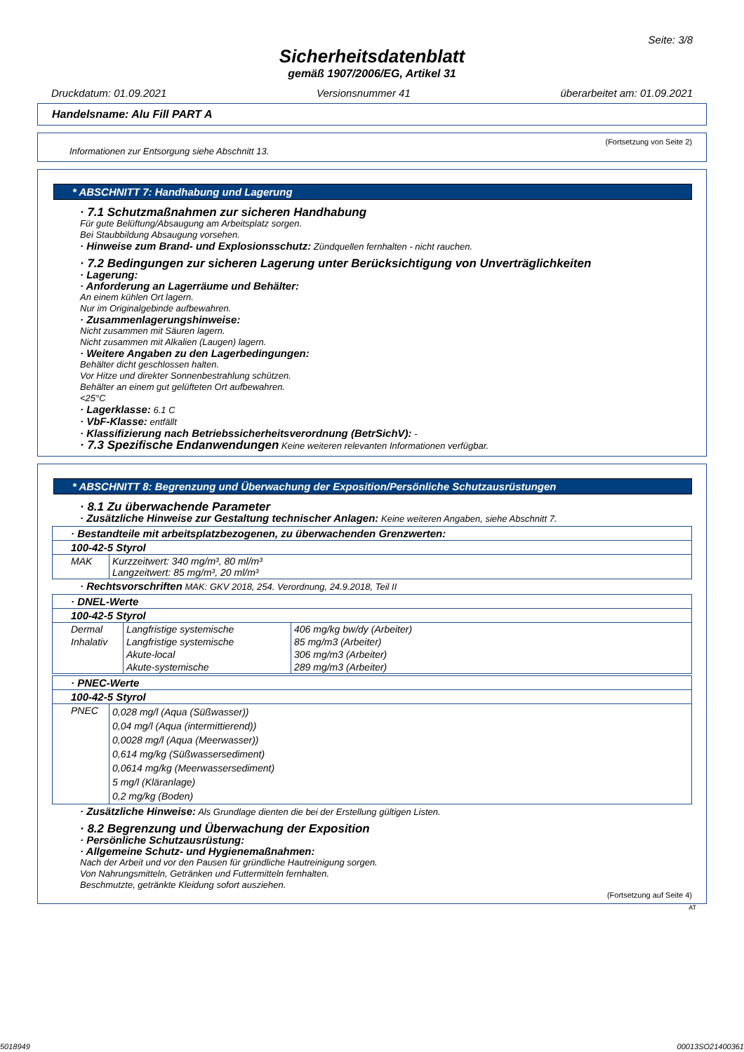Seite: 3/8
Sicherheitsdatenblatt
gemäß 1907/2006/EG, Artikel 31
Druckdatum: 01.09.2021 Versionsnummer 41 überarbeitet am: 01.09.2021
Handelsname: Alu Fill PART A
(Fortsetzung von Seite 2)
Informationen zur Entsorgung siehe Abschnitt 13.
* ABSCHNITT 7: Handhabung und Lagerung
· 7.1 Schutzmaßnahmen zur sicheren Handhabung
Für gute Belüftung/Absaugung am Arbeitsplatz sorgen.
Bei Staubbildung Absaugung vorsehen.
· Hinweise zum Brand- und Explosionsschutz: Zündquellen fernhalten - nicht rauchen.
· 7.2 Bedingungen zur sicheren Lagerung unter Berücksichtigung von Unverträglichkeiten
· Lagerung:
· Anforderung an Lagerräume und Behälter:
An einem kühlen Ort lagern.
Nur im Originalgebinde aufbewahren.
· Zusammenlagerungshinweise:
Nicht zusammen mit Säuren lagern.
Nicht zusammen mit Alkalien (Laugen) lagern.
· Weitere Angaben zu den Lagerbedingungen:
Behälter dicht geschlossen halten.
Vor Hitze und direkter Sonnenbestrahlung schützen.
Behälter an einem gut gelüfteten Ort aufbewahren.
<25°C
· Lagerklasse: 6.1 C
· VbF-Klasse: entfällt
· Klassifizierung nach Betriebssicherheitsverordnung (BetrSichV): -
· 7.3 Spezifische Endanwendungen Keine weiteren relevanten Informationen verfügbar.
* ABSCHNITT 8: Begrenzung und Überwachung der Exposition/Persönliche Schutzausrüstungen
· 8.1 Zu überwachende Parameter
· Zusätzliche Hinweise zur Gestaltung technischer Anlagen: Keine weiteren Angaben, siehe Abschnitt 7.
| · Bestandteile mit arbeitsplatzbezogenen, zu überwachenden Grenzwerten: | |
| 100-42-5 Styrol | |
| MAK | Kurzzeitwert: 340 mg/m³, 80 ml/m³ Langzeitwert: 85 mg/m³, 20 ml/m³ |
· Rechtsvorschriften MAK: GKV 2018, 254. Verordnung, 24.9.2018, Teil II
| · DNEL-Werte | | |
| 100-42-5 Styrol | | |
| Dermal | Langfristige systemische | 406 mg/kg bw/dy (Arbeiter) |
| Inhalativ | Langfristige systemische | 85 mg/m3 (Arbeiter) |
| | Akute-local | 306 mg/m3 (Arbeiter) |
| | Akute-systemische | 289 mg/m3 (Arbeiter) |
| · PNEC-Werte | |
| 100-42-5 Styrol | |
| PNEC | 0,028 mg/l (Aqua (Süßwasser)) 0,04 mg/l (Aqua (intermittierend)) 0,0028 mg/l (Aqua (Meerwasser)) 0,614 mg/kg (Süßwassersediment) 0,0614 mg/kg (Meerwassersediment) 5 mg/l (Kläranlage) 0,2 mg/kg (Boden) |
· Zusätzliche Hinweise: Als Grundlage dienten die bei der Erstellung gültigen Listen.
· 8.2 Begrenzung und Überwachung der Exposition
· Persönliche Schutzausrüstung:
· Allgemeine Schutz- und Hygienemaßnahmen:
Nach der Arbeit und vor den Pausen für gründliche Hautreinigung sorgen.
Von Nahrungsmitteln, Getränken und Futtermitteln fernhalten.
Beschmutzte, getränkte Kleidung sofort ausziehen.
(Fortsetzung auf Seite 4)
AT
5018949 00013SO21400361